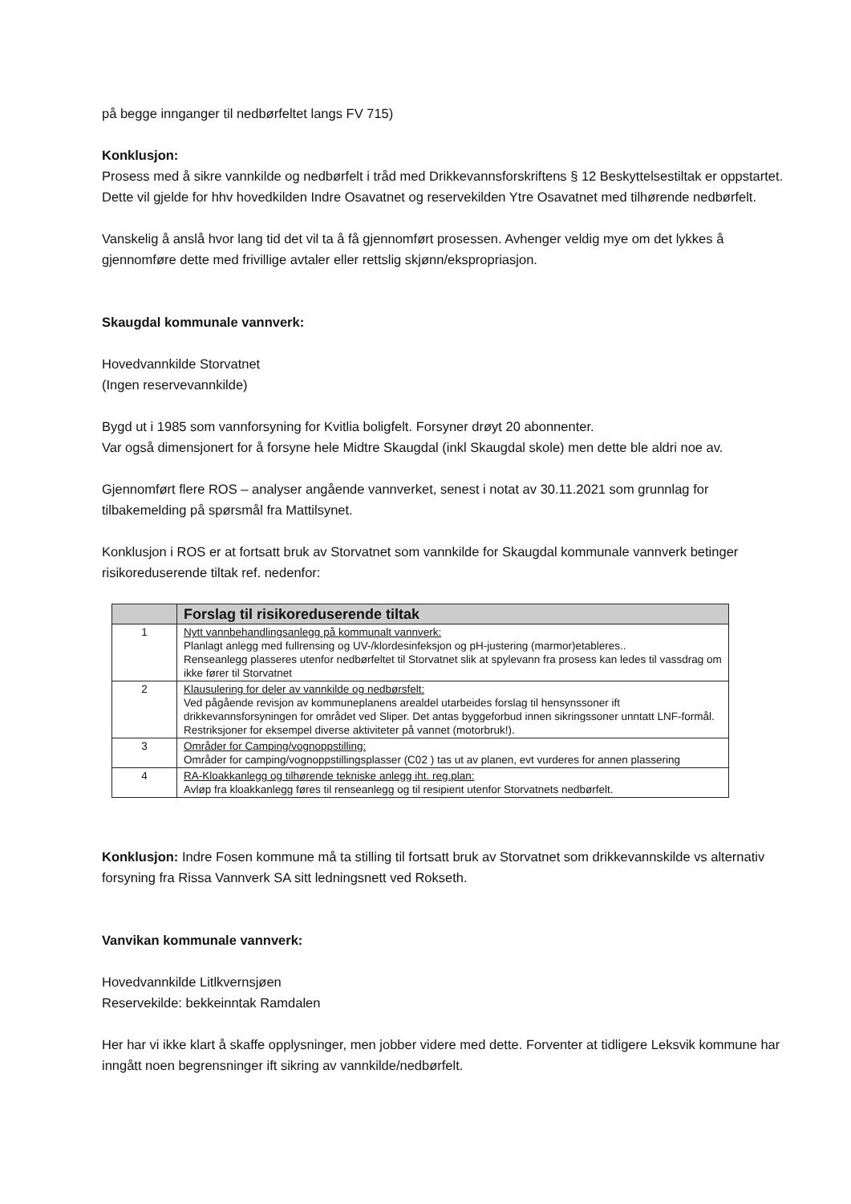på begge innganger til nedbørfeltet langs FV 715)
Konklusjon:
Prosess med å sikre vannkilde og nedbørfelt i tråd med Drikkevannsforskriftens § 12 Beskyttelsestiltak er oppstartet. Dette vil gjelde for hhv hovedkilden Indre Osavatnet og reservekilden Ytre Osavatnet med tilhørende nedbørfelt.
Vanskelig å anslå hvor lang tid det vil ta å få gjennomført prosessen. Avhenger veldig mye om det lykkes å gjennomføre dette med frivillige avtaler eller rettslig skjønn/ekspropriasjon.
Skaugdal kommunale vannverk:
Hovedvannkilde Storvatnet
(Ingen reservevannkilde)
Bygd ut i 1985 som vannforsyning for Kvitlia boligfelt. Forsyner drøyt 20 abonnenter.
Var også dimensjonert for å forsyne hele Midtre Skaugdal (inkl Skaugdal skole) men dette ble aldri noe av.
Gjennomført flere ROS – analyser angående vannverket, senest i notat av 30.11.2021 som grunnlag for tilbakemelding på spørsmål fra Mattilsynet.
Konklusjon i ROS er at fortsatt bruk av Storvatnet som vannkilde for Skaugdal kommunale vannverk betinger risikoreduserende tiltak ref. nedenfor:
| | Forslag til risikoreduserende tiltak |
| --- | --- |
| 1 | Nytt vannbehandlingsanlegg på kommunalt vannverk: Planlagt anlegg med fullrensing og UV-/klordesinfeksjon og pH-justering (marmor)etableres.. Renseanlegg plasseres utenfor nedbørfeltet til Storvatnet slik at spylevann fra prosess kan ledes til vassdrag om ikke fører til Storvatnet |
| 2 | Klausulering for deler av vannkilde og nedbørsfelt: Ved pågående revisjon av kommuneplanens arealdel utarbeides forslag til hensynssoner ift drikkevannsforsyningen for området ved Sliper. Det antas byggeforbud innen sikringssoner unntatt LNF-formål. Restriksjoner for eksempel diverse aktiviteter på vannet (motorbruk!). |
| 3 | Områder for Camping/vognoppstilling: Områder for camping/vognoppstillingsplasser (C02 ) tas ut av planen, evt vurderes for annen plassering |
| 4 | RA-Kloakkanlegg og tilhørende tekniske anlegg iht. reg.plan: Avløp fra kloakkanlegg føres til renseanlegg og til resipient utenfor Storvatnets nedbørfelt. |
Konklusjon: Indre Fosen kommune må ta stilling til fortsatt bruk av Storvatnet som drikkevannskilde vs alternativ forsyning fra Rissa Vannverk SA sitt ledningsnett ved Rokseth.
Vanvikan kommunale vannverk:
Hovedvannkilde Litlkvernsjøen
Reservekilde: bekkeinntak Ramdalen
Her har vi ikke klart å skaffe opplysninger, men jobber videre med dette. Forventer at tidligere Leksvik kommune har inngått noen begrensninger ift sikring av vannkilde/nedbørfelt.